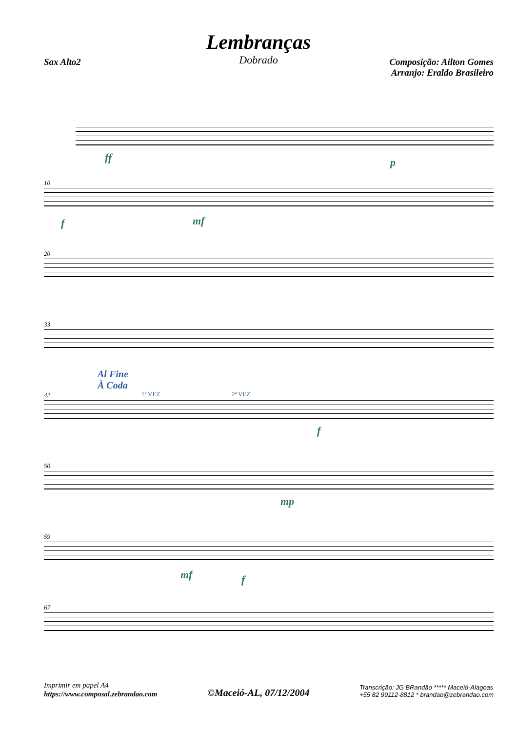Lembranças
Dobrado
Sax Alto2 Composição: Ailton Gomes
Arranjo: Eraldo Brasileiro
ff p
10
f mf
20
33
Al Fine
À Coda
42 1ª VEZ 2ª VEZ
f
50
mp
59
mf f
67
Imprimir em papel A4
https://www.composal.zebrandao.com
©Maceió-AL, 07/12/2004
Transcrição: JG BRandão ***** Maceió-Alagoas
+55 82 99112-8812 * brandao@zebrandao.com